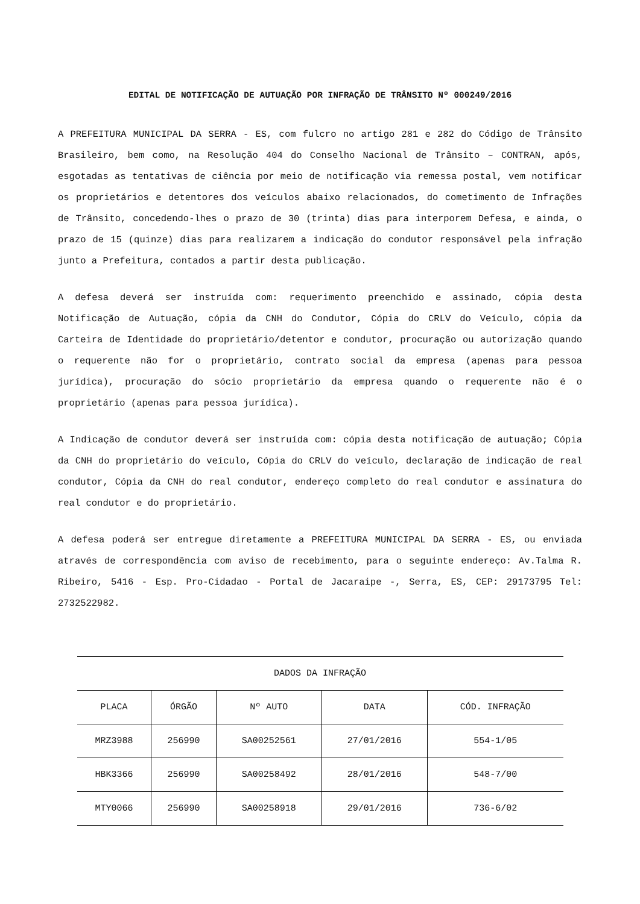EDITAL DE NOTIFICAÇÃO DE AUTUAÇÃO POR INFRAÇÃO DE TRÂNSITO Nº 000249/2016
A PREFEITURA MUNICIPAL DA SERRA - ES, com fulcro no artigo 281 e 282 do Código de Trânsito Brasileiro, bem como, na Resolução 404 do Conselho Nacional de Trânsito – CONTRAN, após, esgotadas as tentativas de ciência por meio de notificação via remessa postal, vem notificar os proprietários e detentores dos veículos abaixo relacionados, do cometimento de Infrações de Trânsito, concedendo-lhes o prazo de 30 (trinta) dias para interporem Defesa, e ainda, o prazo de 15 (quinze) dias para realizarem a indicação do condutor responsável pela infração junto a Prefeitura, contados a partir desta publicação.
A defesa deverá ser instruída com: requerimento preenchido e assinado, cópia desta Notificação de Autuação, cópia da CNH do Condutor, Cópia do CRLV do Veículo, cópia da Carteira de Identidade do proprietário/detentor e condutor, procuração ou autorização quando o requerente não for o proprietário, contrato social da empresa (apenas para pessoa jurídica), procuração do sócio proprietário da empresa quando o requerente não é o proprietário (apenas para pessoa jurídica).
A Indicação de condutor deverá ser instruída com: cópia desta notificação de autuação; Cópia da CNH do proprietário do veículo, Cópia do CRLV do veículo, declaração de indicação de real condutor, Cópia da CNH do real condutor, endereço completo do real condutor e assinatura do real condutor e do proprietário.
A defesa poderá ser entregue diretamente a PREFEITURA MUNICIPAL DA SERRA - ES, ou enviada através de correspondência com aviso de recebimento, para o seguinte endereço: Av.Talma R. Ribeiro, 5416 - Esp. Pro-Cidadao - Portal de Jacaraipe -, Serra, ES, CEP: 29173795 Tel: 2732522982.
| DADOS DA INFRAÇÃO | | | | |
| --- | --- | --- | --- | --- |
| PLACA | ÓRGÃO | Nº AUTO | DATA | CÓD. INFRAÇÃO |
| MRZ3988 | 256990 | SA00252561 | 27/01/2016 | 554-1/05 |
| HBK3366 | 256990 | SA00258492 | 28/01/2016 | 548-7/00 |
| MTY0066 | 256990 | SA00258918 | 29/01/2016 | 736-6/02 |